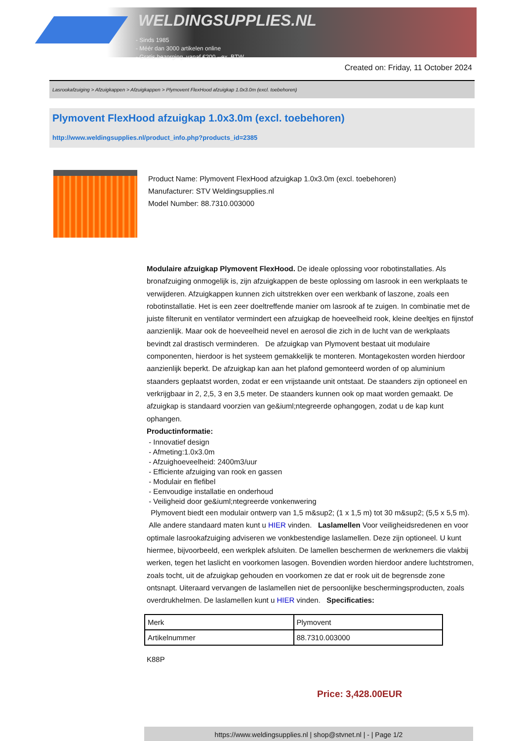WELDINGSUPPLIES.NL
- Sinds 1985
- Méér dan 3000 artikelen online
- Gratis bezorging, vanaf €200,--ex. BTW
Created on: Friday, 11 October 2024
Lasrookafzuiging > Afzuigkappen > Afzuigkappen > Plymovent FlexHood afzuigkap 1.0x3.0m (excl. toebehoren)
Plymovent FlexHood afzuigkap 1.0x3.0m (excl. toebehoren)
http://www.weldingsupplies.nl/product_info.php?products_id=2385
Product Name: Plymovent FlexHood afzuigkap 1.0x3.0m (excl. toebehoren)
Manufacturer: STV Weldingsupplies.nl
Model Number: 88.7310.003000
Modulaire afzuigkap Plymovent FlexHood. De ideale oplossing voor robotinstallaties. Als bronafzuiging onmogelijk is, zijn afzuigkappen de beste oplossing om lasrook in een werkplaats te verwijderen. Afzuigkappen kunnen zich uitstrekken over een werkbank of laszone, zoals een robotinstallatie. Het is een zeer doeltreffende manier om lasrook af te zuigen. In combinatie met de juiste filterunit en ventilator vermindert een afzuigkap de hoeveelheid rook, kleine deeltjes en fijnstof aanzienlijk. Maar ook de hoeveelheid nevel en aerosol die zich in de lucht van de werkplaats bevindt zal drastisch verminderen. De afzuigkap van Plymovent bestaat uit modulaire componenten, hierdoor is het systeem gemakkelijk te monteren. Montagekosten worden hierdoor aanzienlijk beperkt. De afzuigkap kan aan het plafond gemonteerd worden of op aluminium staanders geplaatst worden, zodat er een vrijstaande unit ontstaat. De staanders zijn optioneel en verkrijgbaar in 2, 2,5, 3 en 3,5 meter. De staanders kunnen ook op maat worden gemaakt. De afzuigkap is standaard voorzien van ge&iuml;ntegreerde ophangogen, zodat u de kap kunt ophangen.
Productinformatie:
- Innovatief design
- Afmeting:1.0x3.0m
- Afzuighoeveelheid: 2400m3/uur
- Efficiente afzuiging van rook en gassen
- Modulair en flefibel
- Eenvoudige installatie en onderhoud
- Veiligheid door ge&iuml;ntegreerde vonkenwering
Plymovent biedt een modulair ontwerp van 1,5 m&sup2; (1 x 1,5 m) tot 30 m&sup2; (5,5 x 5,5 m). Alle andere standaard maten kunt u HIER vinden. Laslamellen Voor veiligheidsredenen en voor optimale lasrookafzuiging adviseren we vonkbestendige laslamellen. Deze zijn optioneel. U kunt hiermee, bijvoorbeeld, een werkplek afsluiten. De lamellen beschermen de werknemers die vlakbij werken, tegen het laslicht en voorkomen lasogen. Bovendien worden hierdoor andere luchtstromen, zoals tocht, uit de afzuigkap gehouden en voorkomen ze dat er rook uit de begrensde zone ontsnapt. Uiteraard vervangen de laslamellen niet de persoonlijke beschermingsproducten, zoals overdrukhelmen. De laslamellen kunt u HIER vinden. Specificaties:
| Merk | Plymovent |
| Artikelnummer | 88.7310.003000 |
K88P
Price: 3,428.00EUR
https://www.weldingsupplies.nl | shop@stvnet.nl | - | Page 1/2